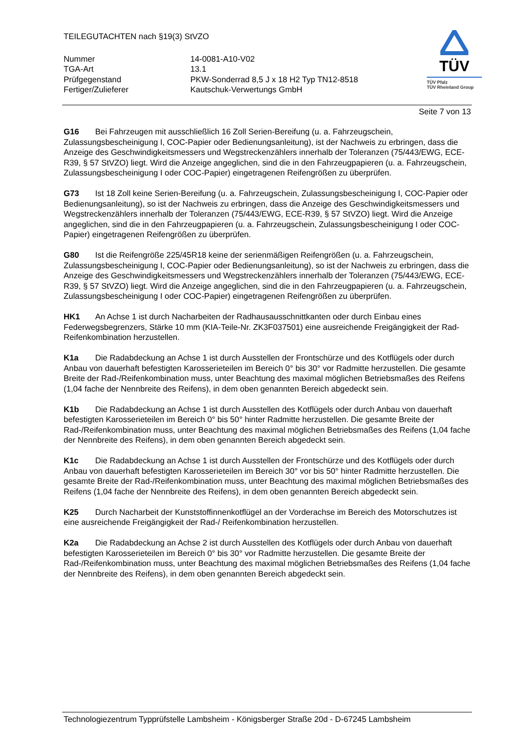TEILEGUTACHTEN nach §19(3) StVZO
Nummer
14-0081-A10-V02
TGA-Art
13.1
Prüfgegenstand
PKW-Sonderrad 8,5 J x 18 H2 Typ TN12-8518
Fertiger/Zulieferer
Kautschuk-Verwertungs GmbH
TÜV
TÜV Pfalz
TÜV Rheinland Group
Seite 7 von 13
G16 Bei Fahrzeugen mit ausschließlich 16 Zoll Serien-Bereifung (u. a. Fahrzeugschein, Zulassungsbescheinigung I, COC-Papier oder Bedienungsanleitung), ist der Nachweis zu erbringen, dass die Anzeige des Geschwindigkeitsmessers und Wegstreckenzählers innerhalb der Toleranzen (75/443/EWG, ECE-R39, § 57 StVZO) liegt. Wird die Anzeige angeglichen, sind die in den Fahrzeugpapieren (u. a. Fahrzeugschein, Zulassungsbescheinigung I oder COC-Papier) eingetragenen Reifengrößen zu überprüfen.
G73 Ist 18 Zoll keine Serien-Bereifung (u. a. Fahrzeugschein, Zulassungsbescheinigung I, COC-Papier oder Bedienungsanleitung), so ist der Nachweis zu erbringen, dass die Anzeige des Geschwindigkeitsmessers und Wegstreckenzählers innerhalb der Toleranzen (75/443/EWG, ECE-R39, § 57 StVZO) liegt. Wird die Anzeige angeglichen, sind die in den Fahrzeugpapieren (u. a. Fahrzeugschein, Zulassungsbescheinigung I oder COC-Papier) eingetragenen Reifengrößen zu überprüfen.
G80 Ist die Reifengröße 225/45R18 keine der serienmäßigen Reifengrößen (u. a. Fahrzeugschein, Zulassungsbescheinigung I, COC-Papier oder Bedienungsanleitung), so ist der Nachweis zu erbringen, dass die Anzeige des Geschwindigkeitsmessers und Wegstreckenzählers innerhalb der Toleranzen (75/443/EWG, ECE-R39, § 57 StVZO) liegt. Wird die Anzeige angeglichen, sind die in den Fahrzeugpapieren (u. a. Fahrzeugschein, Zulassungsbescheinigung I oder COC-Papier) eingetragenen Reifengrößen zu überprüfen.
HK1 An Achse 1 ist durch Nacharbeiten der Radhausausschnittkanten oder durch Einbau eines Federwegsbegrenzers, Stärke 10 mm (KIA-Teile-Nr. ZK3F037501) eine ausreichende Freigängigkeit der Rad-Reifenkombination herzustellen.
K1a Die Radabdeckung an Achse 1 ist durch Ausstellen der Frontschürze und des Kotflügels oder durch Anbau von dauerhaft befestigten Karosserieteilen im Bereich 0° bis 30° vor Radmitte herzustellen. Die gesamte Breite der Rad-/Reifenkombination muss, unter Beachtung des maximal möglichen Betriebsmaßes des Reifens (1,04 fache der Nennbreite des Reifens), in dem oben genannten Bereich abgedeckt sein.
K1b Die Radabdeckung an Achse 1 ist durch Ausstellen des Kotflügels oder durch Anbau von dauerhaft befestigten Karosserieteilen im Bereich 0° bis 50° hinter Radmitte herzustellen. Die gesamte Breite der Rad-/Reifenkombination muss, unter Beachtung des maximal möglichen Betriebsmaßes des Reifens (1,04 fache der Nennbreite des Reifens), in dem oben genannten Bereich abgedeckt sein.
K1c Die Radabdeckung an Achse 1 ist durch Ausstellen der Frontschürze und des Kotflügels oder durch Anbau von dauerhaft befestigten Karosserieteilen im Bereich 30° vor bis 50° hinter Radmitte herzustellen. Die gesamte Breite der Rad-/Reifenkombination muss, unter Beachtung des maximal möglichen Betriebsmaßes des Reifens (1,04 fache der Nennbreite des Reifens), in dem oben genannten Bereich abgedeckt sein.
K25 Durch Nacharbeit der Kunststoffinnenkotflügel an der Vorderachse im Bereich des Motorschutzes ist eine ausreichende Freigängigkeit der Rad-/ Reifenkombination herzustellen.
K2a Die Radabdeckung an Achse 2 ist durch Ausstellen des Kotflügels oder durch Anbau von dauerhaft befestigten Karosserieteilen im Bereich 0° bis 30° vor Radmitte herzustellen. Die gesamte Breite der Rad-/Reifenkombination muss, unter Beachtung des maximal möglichen Betriebsmaßes des Reifens (1,04 fache der Nennbreite des Reifens), in dem oben genannten Bereich abgedeckt sein.
Technologiezentrum Typprüfstelle Lambsheim - Königsberger Straße 20d - D-67245 Lambsheim